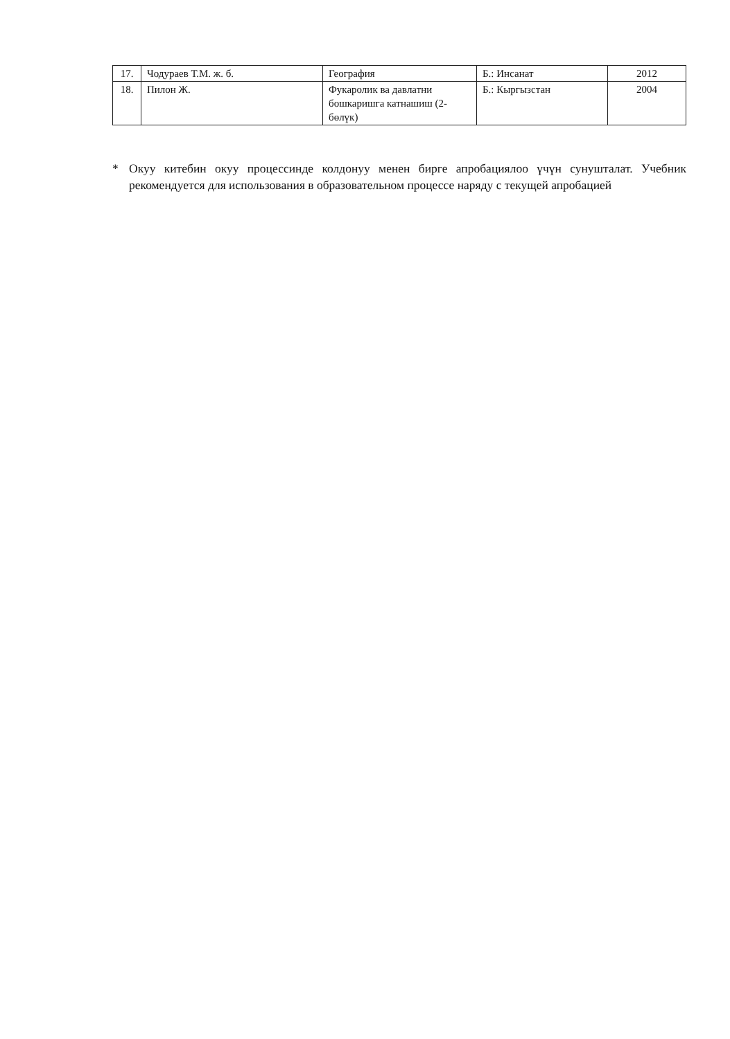| 17. | Чодураев Т.М. ж. б. | География | Б.: Инсанат | 2012 |
| 18. | Пилон Ж. | Фукаролик ва давлатни бошкаришга катнашиш (2-бөлүк) | Б.: Кыргызстан | 2004 |
* Окуу китебин окуу процессинде колдонуу менен бирге апробациялоо үчүн сунушталат. Учебник рекомендуется для использования в образовательном процессе наряду с текущей апробацией